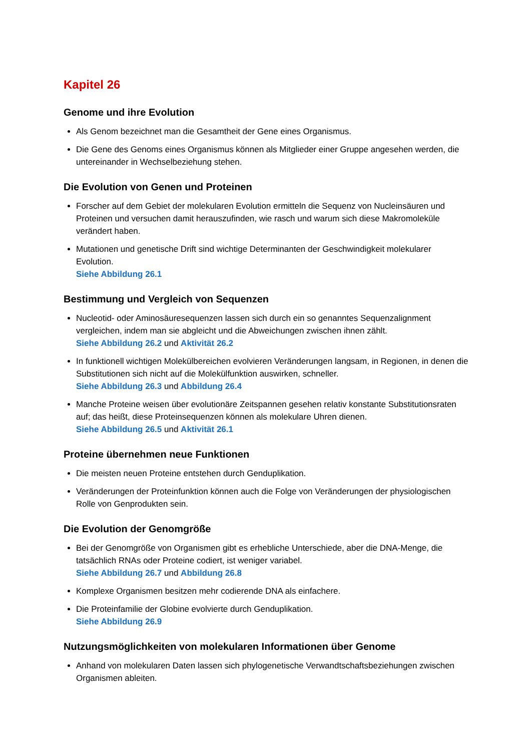Kapitel 26
Genome und ihre Evolution
Als Genom bezeichnet man die Gesamtheit der Gene eines Organismus.
Die Gene des Genoms eines Organismus können als Mitglieder einer Gruppe angesehen werden, die untereinander in Wechselbeziehung stehen.
Die Evolution von Genen und Proteinen
Forscher auf dem Gebiet der molekularen Evolution ermitteln die Sequenz von Nucleinsäuren und Proteinen und versuchen damit herauszufinden, wie rasch und warum sich diese Makromoleküle verändert haben.
Mutationen und genetische Drift sind wichtige Determinanten der Geschwindigkeit molekularer Evolution.
Siehe Abbildung 26.1
Bestimmung und Vergleich von Sequenzen
Nucleotid- oder Aminosäuresequenzen lassen sich durch ein so genanntes Sequenzalignment vergleichen, indem man sie abgleicht und die Abweichungen zwischen ihnen zählt.
Siehe Abbildung 26.2 und Aktivität 26.2
In funktionell wichtigen Molekülbereichen evolvieren Veränderungen langsam, in Regionen, in denen die Substitutionen sich nicht auf die Molekülfunktion auswirken, schneller.
Siehe Abbildung 26.3 und Abbildung 26.4
Manche Proteine weisen über evolutionäre Zeitspannen gesehen relativ konstante Substitutionsraten auf; das heißt, diese Proteinsequenzen können als molekulare Uhren dienen.
Siehe Abbildung 26.5 und Aktivität 26.1
Proteine übernehmen neue Funktionen
Die meisten neuen Proteine entstehen durch Genduplikation.
Veränderungen der Proteinfunktion können auch die Folge von Veränderungen der physiologischen Rolle von Genprodukten sein.
Die Evolution der Genomgröße
Bei der Genomgröße von Organismen gibt es erhebliche Unterschiede, aber die DNA-Menge, die tatsächlich RNAs oder Proteine codiert, ist weniger variabel.
Siehe Abbildung 26.7 und Abbildung 26.8
Komplexe Organismen besitzen mehr codierende DNA als einfachere.
Die Proteinfamilie der Globine evolvierte durch Genduplikation.
Siehe Abbildung 26.9
Nutzungsmöglichkeiten von molekularen Informationen über Genome
Anhand von molekularen Daten lassen sich phylogenetische Verwandtschaftsbeziehungen zwischen Organismen ableiten.